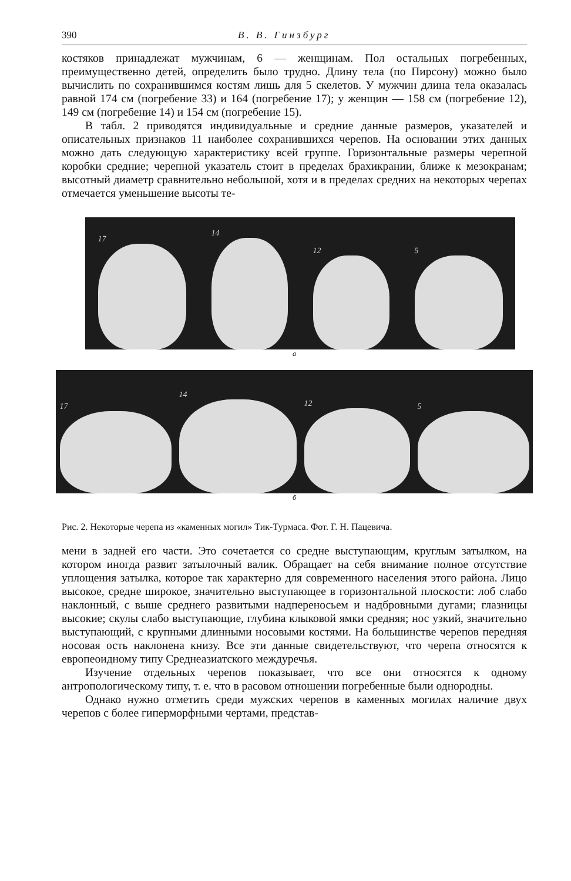390 В. В. Гинзбург
костяков принадлежат мужчинам, 6 — женщинам. Пол остальных погребенных, преимущественно детей, определить было трудно. Длину тела (по Пирсону) можно было вычислить по сохранившимся костям лишь для 5 скелетов. У мужчин длина тела оказалась равной 174 см (погребение 33) и 164 (погребение 17); у женщин — 158 см (погребение 12), 149 см (погребение 14) и 154 см (погребение 15).
В табл. 2 приводятся индивидуальные и средние данные размеров, указателей и описательных признаков 11 наиболее сохранившихся черепов. На основании этих данных можно дать следующую характеристику всей группе. Горизонтальные размеры черепной коробки средние; черепной указатель стоит в пределах брахикрании, ближе к мезокранам; высотный диаметр сравнительно небольшой, хотя и в пределах средних на некоторых черепах отмечается уменьшение высоты те-
17
14
12
5
а
17
14
12
5
б
Рис. 2. Некоторые черепа из «каменных могил» Тик-Турмаса. Фот. Г. Н. Пацевича.
мени в задней его части. Это сочетается со средне выступающим, круглым затылком, на котором иногда развит затылочный валик. Обращает на себя внимание полное отсутствие уплощения затылка, которое так характерно для современного населения этого района. Лицо высокое, средне широкое, значительно выступающее в горизонтальной плоскости: лоб слабо наклонный, с выше среднего развитыми надпереносьем и надбровными дугами; глазницы высокие; скулы слабо выступающие, глубина клыковой ямки средняя; нос узкий, значительно выступающий, с крупными длинными носовыми костями. На большинстве черепов передняя носовая ость наклонена книзу. Все эти данные свидетельствуют, что черепа относятся к европеоидному типу Среднеазиатского междуречья.
Изучение отдельных черепов показывает, что все они относятся к одному антропологическому типу, т. е. что в расовом отношении погребенные были однородны.
Однако нужно отметить среди мужских черепов в каменных могилах наличие двух черепов с более гиперморфными чертами, представ-